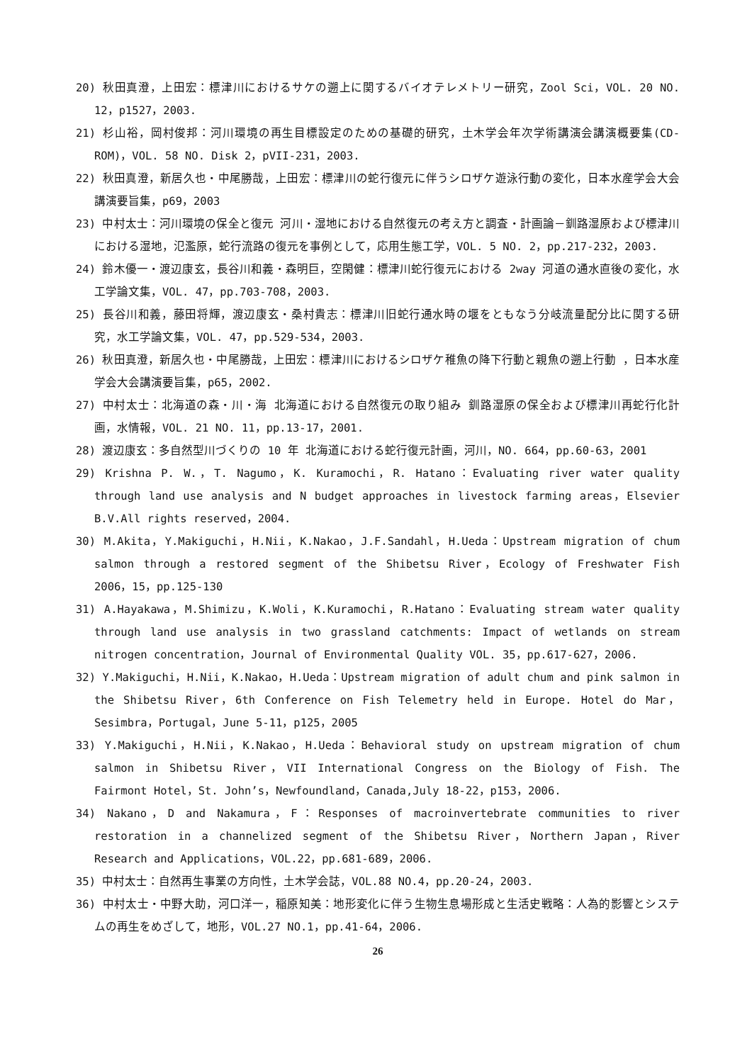20) 秋田真澄，上田宏：標津川におけるサケの遡上に関するバイオテレメトリー研究，Zool Sci，VOL. 20 NO. 12，p1527，2003.
21) 杉山裕，岡村俊邦：河川環境の再生目標設定のための基礎的研究，土木学会年次学術講演会講演概要集(CD-ROM)，VOL. 58 NO. Disk 2，pVII-231，2003.
22) 秋田真澄，新居久也・中尾勝哉，上田宏：標津川の蛇行復元に伴うシロザケ遊泳行動の変化，日本水産学会大会講演要旨集，p69，2003
23) 中村太士：河川環境の保全と復元 河川・湿地における自然復元の考え方と調査・計画論－釧路湿原および標津川における湿地，氾濫原，蛇行流路の復元を事例として，応用生態工学，VOL. 5 NO. 2，pp.217-232，2003.
24) 鈴木優一・渡辺康玄，長谷川和義・森明巨，空閑健：標津川蛇行復元における 2way 河道の通水直後の変化，水工学論文集，VOL. 47，pp.703-708，2003.
25) 長谷川和義，藤田将輝，渡辺康玄・桑村貴志：標津川旧蛇行通水時の堰をともなう分岐流量配分比に関する研究，水工学論文集，VOL. 47，pp.529-534，2003.
26) 秋田真澄，新居久也・中尾勝哉，上田宏：標津川におけるシロザケ稚魚の降下行動と親魚の遡上行動 ，日本水産学会大会講演要旨集，p65，2002.
27) 中村太士：北海道の森・川・海 北海道における自然復元の取り組み 釧路湿原の保全および標津川再蛇行化計画，水情報，VOL. 21 NO. 11，pp.13-17，2001.
28) 渡辺康玄：多自然型川づくりの 10 年 北海道における蛇行復元計画，河川，NO. 664，pp.60-63，2001
29) Krishna P. W.，T. Nagumo，K. Kuramochi，R. Hatano：Evaluating river water quality through land use analysis and N budget approaches in livestock farming areas，Elsevier B.V.All rights reserved，2004.
30) M.Akita，Y.Makiguchi，H.Nii，K.Nakao，J.F.Sandahl，H.Ueda：Upstream migration of chum salmon through a restored segment of the Shibetsu River，Ecology of Freshwater Fish 2006，15，pp.125-130
31) A.Hayakawa，M.Shimizu，K.Woli，K.Kuramochi，R.Hatano：Evaluating stream water quality through land use analysis in two grassland catchments: Impact of wetlands on stream nitrogen concentration，Journal of Environmental Quality VOL. 35，pp.617-627，2006.
32) Y.Makiguchi，H.Nii，K.Nakao，H.Ueda：Upstream migration of adult chum and pink salmon in the Shibetsu River，6th Conference on Fish Telemetry held in Europe. Hotel do Mar，Sesimbra，Portugal，June 5-11，p125，2005
33) Y.Makiguchi，H.Nii，K.Nakao，H.Ueda：Behavioral study on upstream migration of chum salmon in Shibetsu River，VII International Congress on the Biology of Fish. The Fairmont Hotel，St. John’s，Newfoundland，Canada,July 18-22，p153，2006.
34) Nakano，D and Nakamura，F：Responses of macroinvertebrate communities to river restoration in a channelized segment of the Shibetsu River，Northern Japan，River Research and Applications，VOL.22，pp.681-689，2006.
35) 中村太士：自然再生事業の方向性，土木学会誌，VOL.88 NO.4，pp.20-24，2003.
36) 中村太士・中野大助，河口洋一，稲原知美：地形変化に伴う生物生息場形成と生活史戦略：人為的影響とシステムの再生をめざして，地形，VOL.27 NO.1，pp.41-64，2006.
26